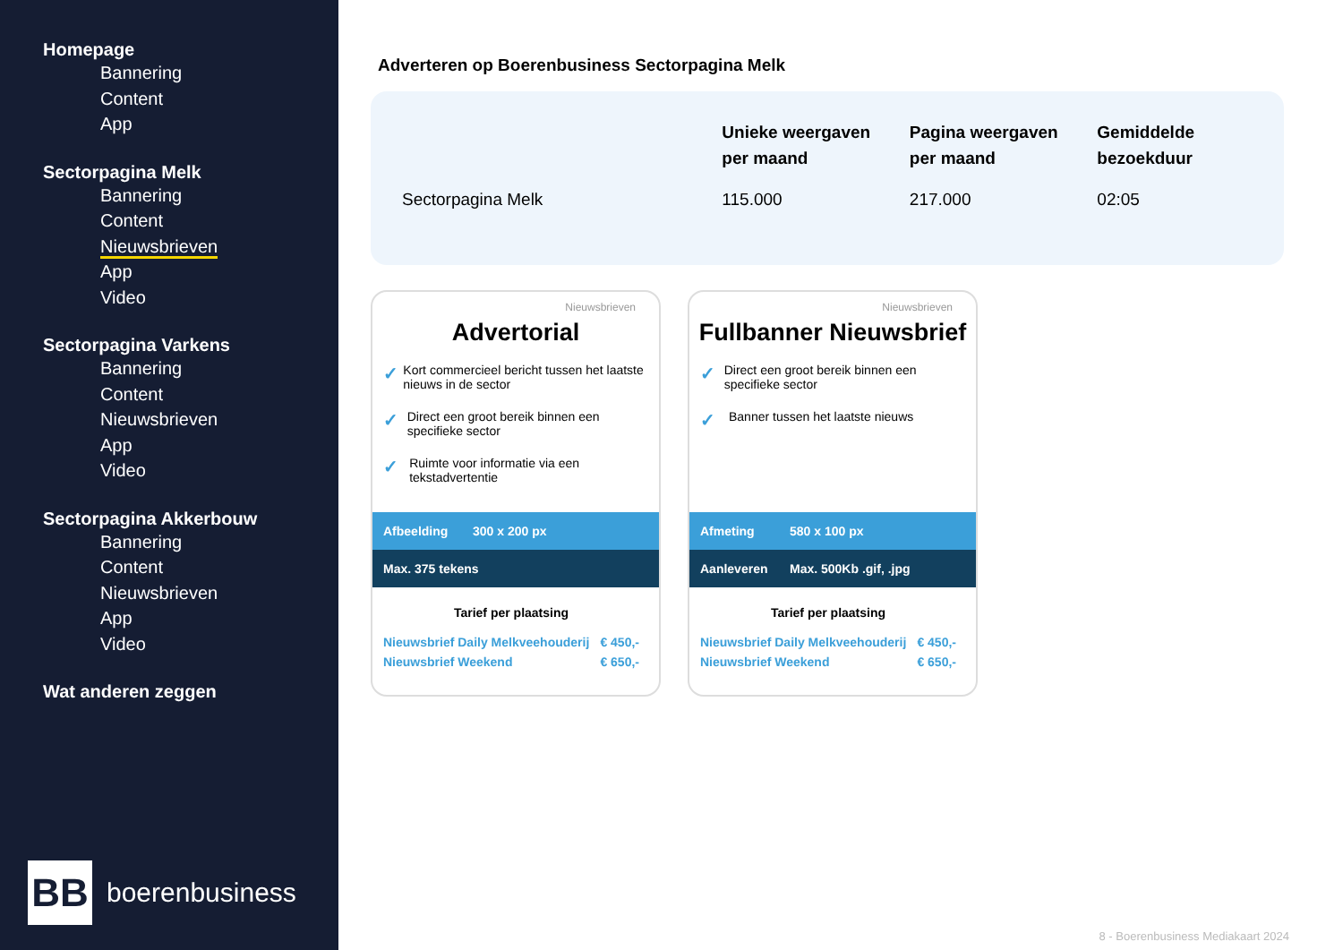Homepage
Bannering
Content
App
Sectorpagina Melk
Bannering
Content
Nieuwsbrieven
App
Video
Sectorpagina Varkens
Bannering
Content
Nieuwsbrieven
App
Video
Sectorpagina Akkerbouw
Bannering
Content
Nieuwsbrieven
App
Video
Wat anderen zeggen
BB
boerenbusiness
Adverteren op Boerenbusiness Sectorpagina Melk
| | Unieke weergaven per maand | Pagina weergaven per maand | Gemiddelde bezoekduur |
| --- | --- | --- | --- |
| Sectorpagina Melk | 115.000 | 217.000 | 02:05 |
Nieuwsbrieven
Advertorial
✓ Kort commercieel bericht tussen het laatste nieuws in de sector
✓ Direct een groot bereik binnen een specifieke sector
✓ Ruimte voor informatie via een tekstadvertentie
Afbeelding 300 x 200 px
Max. 375 tekens
Tarief per plaatsing
Nieuwsbrief Daily Melkveehouderij € 450,-
Nieuwsbrief Weekend € 650,-
Nieuwsbrieven
Fullbanner Nieuwsbrief
✓ Direct een groot bereik binnen een specifieke sector
✓ Banner tussen het laatste nieuws
Afmeting 580 x 100 px
Aanleveren Max. 500Kb .gif, .jpg
Tarief per plaatsing
Nieuwsbrief Daily Melkveehouderij € 450,-
Nieuwsbrief Weekend € 650,-
8 - Boerenbusiness Mediakaart 2024